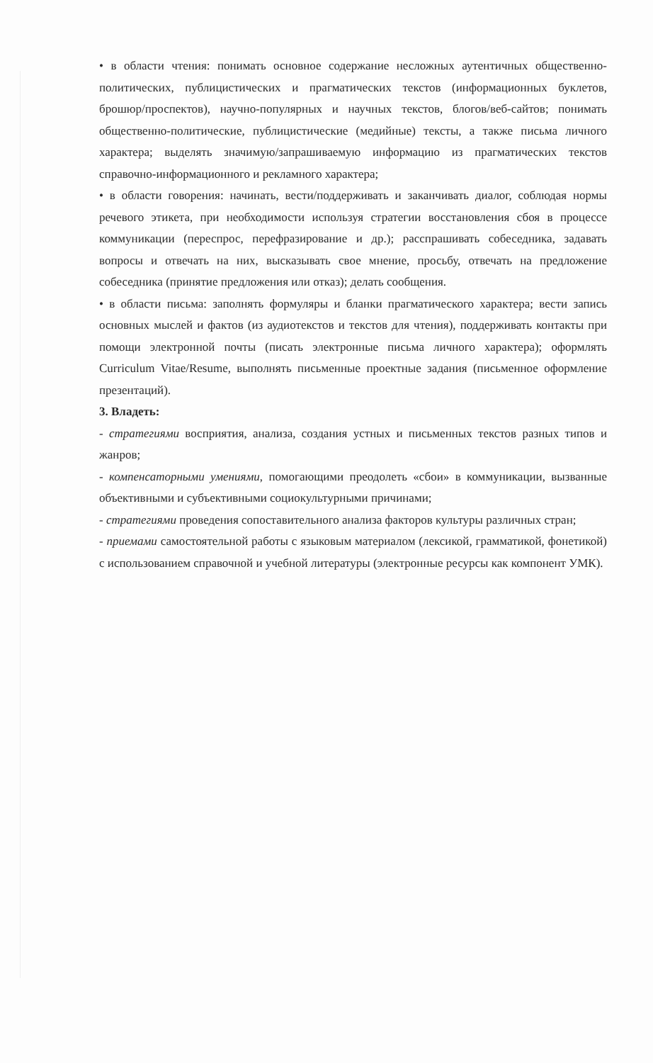• в области чтения: понимать основное содержание несложных аутентичных общественно-политических, публицистических и прагматических текстов (информационных буклетов, брошюр/проспектов), научно-популярных и научных текстов, блогов/веб-сайтов; понимать общественно-политические, публицистические (медийные) тексты, а также письма личного характера; выделять значимую/запрашиваемую информацию из прагматических текстов справочно-информационного и рекламного характера;
• в области говорения: начинать, вести/поддерживать и заканчивать диалог, соблюдая нормы речевого этикета, при необходимости используя стратегии восстановления сбоя в процессе коммуникации (переспрос, перефразирование и др.); расспрашивать собеседника, задавать вопросы и отвечать на них, высказывать свое мнение, просьбу, отвечать на предложение собеседника (принятие предложения или отказ); делать сообщения.
• в области письма: заполнять формуляры и бланки прагматического характера; вести запись основных мыслей и фактов (из аудиотекстов и текстов для чтения), поддерживать контакты при помощи электронной почты (писать электронные письма личного характера); оформлять Curriculum Vitae/Resume, выполнять письменные проектные задания (письменное оформление презентаций).
3. Владеть:
- стратегиями восприятия, анализа, создания устных и письменных текстов разных типов и жанров;
- компенсаторными умениями, помогающими преодолеть «сбои» в коммуникации, вызванные объективными и субъективными социокультурными причинами;
- стратегиями проведения сопоставительного анализа факторов культуры различных стран;
- приемами самостоятельной работы с языковым материалом (лексикой, грамматикой, фонетикой) с использованием справочной и учебной литературы (электронные ресурсы как компонент УМК).